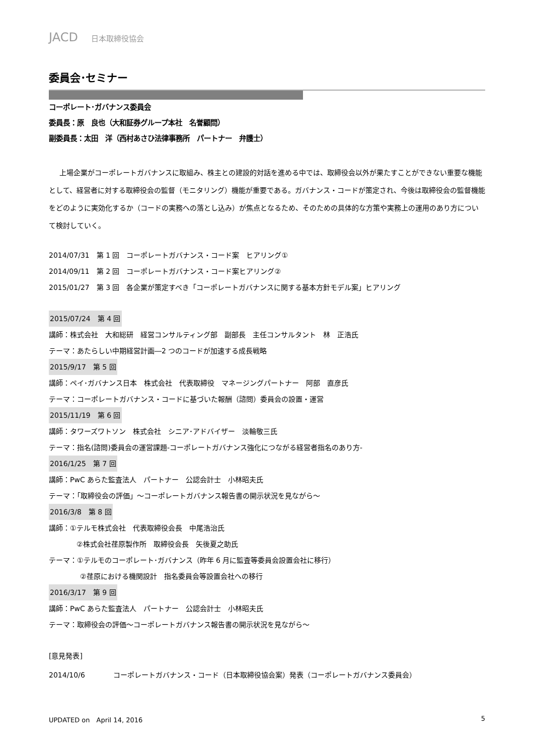JACD 日本取締役協会
委員会･セミナー
コーポレート･ガバナンス委員会
委員長：原　良也（大和証券グループ本社　名誉顧問）
副委員長：太田　洋（西村あさひ法律事務所　パートナー　弁護士）
上場企業がコーポレートガバナンスに取組み、株主との建設的対話を進める中では、取締役会以外が果たすことができない重要な機能として、経営者に対する取締役会の監督（モニタリング）機能が重要である。ガバナンス・コードが策定され、今後は取締役会の監督機能をどのように実効化するか（コードの実務への落とし込み）が焦点となるため、そのための具体的な方策や実務上の運用のあり方について検討していく。
2014/07/31　第 1 回　コーポレートガバナンス・コード案　ヒアリング①
2014/09/11　第 2 回　コーポレートガバナンス・コード案ヒアリング②
2015/01/27　第 3 回　各企業が策定すべき「コーポレートガバナンスに関する基本方針モデル案」ヒアリング
2015/07/24　第 4 回
講師：株式会社　大和総研　経営コンサルティング部　副部長　主任コンサルタント　林　正浩氏
テーマ：あたらしい中期経営計画―2 つのコードが加速する成長戦略
2015/9/17　第 5 回
講師：ペイ･ガバナンス日本　株式会社　代表取締役　マネージングパートナー　阿部　直彦氏
テーマ：コーポレートガバナンス・コードに基づいた報酬（諮問）委員会の設置・運営
2015/11/19　第 6 回
講師：タワーズワトソン　株式会社　シニア･アドバイザー　淡輪敬三氏
テーマ：指名(諮問)委員会の運営課題-コーポレートガバナンス強化につながる経営者指名のあり方-
2016/1/25　第 7 回
講師：PwC あらた監査法人　パートナー　公認会計士　小林昭夫氏
テーマ：「取締役会の評価」～コーポレートガバナンス報告書の開示状況を見ながら～
2016/3/8　第 8 回
講師：①テルモ株式会社　代表取締役会長　中尾浩治氏
②株式会社荏原製作所　取締役会長　矢後夏之助氏
テーマ：①テルモのコーポレート･ガバナンス（昨年 6 月に監査等委員会設置会社に移行）
②荏原における機関設計　指名委員会等設置会社への移行
2016/3/17　第 9 回
講師：PwC あらた監査法人　パートナー　公認会計士　小林昭夫氏
テーマ：取締役会の評価～コーポレートガバナンス報告書の開示状況を見ながら～
[意見発表]
2014/10/6　　　　コーポレートガバナンス・コード（日本取締役協会案）発表（コーポレートガバナンス委員会）
UPDATED on　April 14, 2016 5